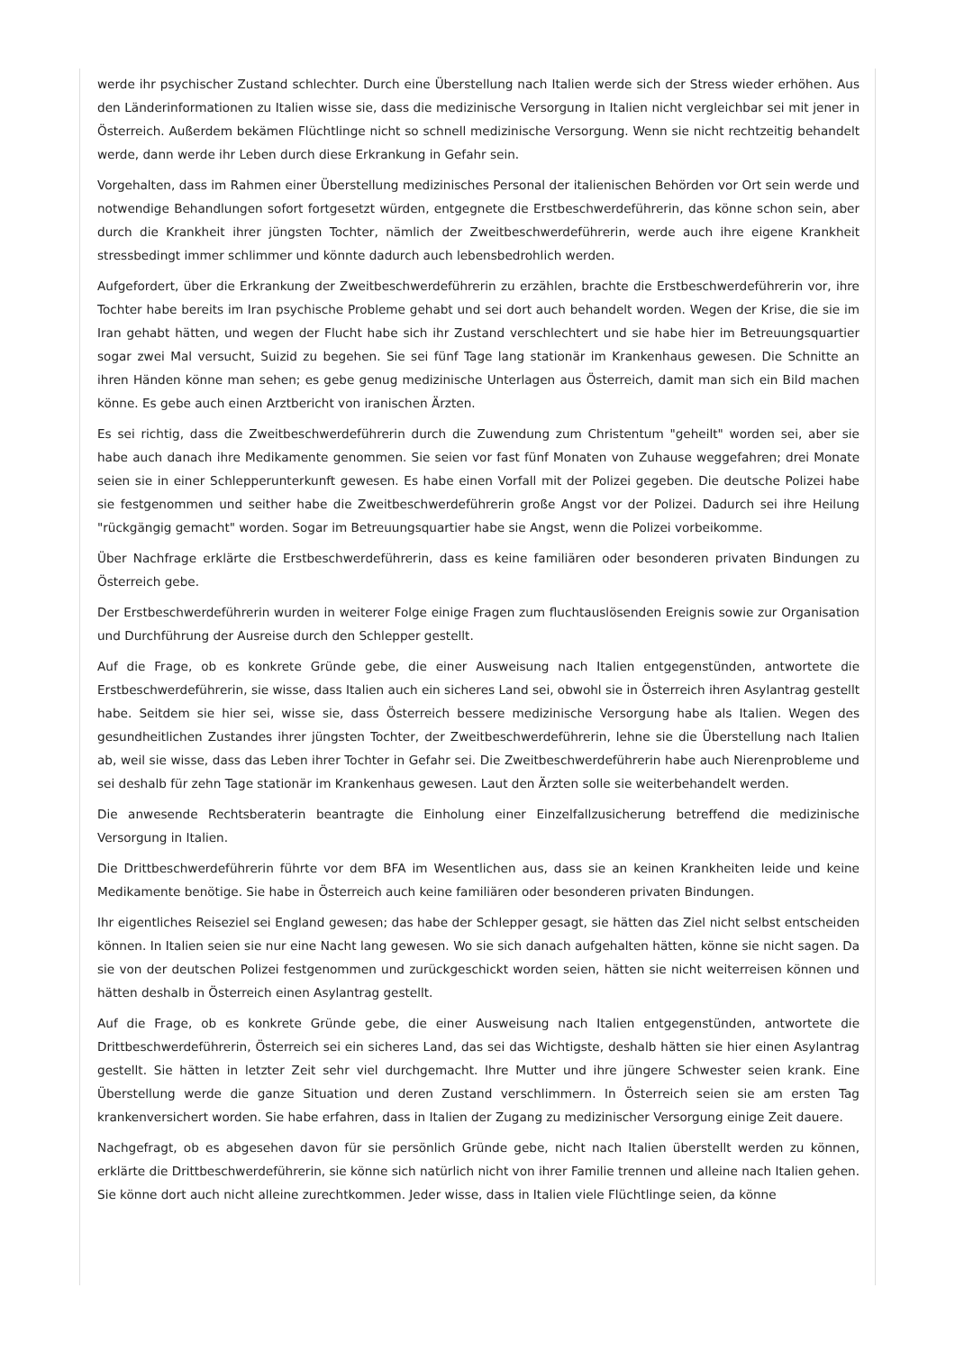werde ihr psychischer Zustand schlechter. Durch eine Überstellung nach Italien werde sich der Stress wieder erhöhen. Aus den Länderinformationen zu Italien wisse sie, dass die medizinische Versorgung in Italien nicht vergleichbar sei mit jener in Österreich. Außerdem bekämen Flüchtlinge nicht so schnell medizinische Versorgung. Wenn sie nicht rechtzeitig behandelt werde, dann werde ihr Leben durch diese Erkrankung in Gefahr sein.
Vorgehalten, dass im Rahmen einer Überstellung medizinisches Personal der italienischen Behörden vor Ort sein werde und notwendige Behandlungen sofort fortgesetzt würden, entgegnete die Erstbeschwerdeführerin, das könne schon sein, aber durch die Krankheit ihrer jüngsten Tochter, nämlich der Zweitbeschwerdeführerin, werde auch ihre eigene Krankheit stressbedingt immer schlimmer und könnte dadurch auch lebensbedrohlich werden.
Aufgefordert, über die Erkrankung der Zweitbeschwerdeführerin zu erzählen, brachte die Erstbeschwerdeführerin vor, ihre Tochter habe bereits im Iran psychische Probleme gehabt und sei dort auch behandelt worden. Wegen der Krise, die sie im Iran gehabt hätten, und wegen der Flucht habe sich ihr Zustand verschlechtert und sie habe hier im Betreuungsquartier sogar zwei Mal versucht, Suizid zu begehen. Sie sei fünf Tage lang stationär im Krankenhaus gewesen. Die Schnitte an ihren Händen könne man sehen; es gebe genug medizinische Unterlagen aus Österreich, damit man sich ein Bild machen könne. Es gebe auch einen Arztbericht von iranischen Ärzten.
Es sei richtig, dass die Zweitbeschwerdeführerin durch die Zuwendung zum Christentum "geheilt" worden sei, aber sie habe auch danach ihre Medikamente genommen. Sie seien vor fast fünf Monaten von Zuhause weggefahren; drei Monate seien sie in einer Schlepperunterkunft gewesen. Es habe einen Vorfall mit der Polizei gegeben. Die deutsche Polizei habe sie festgenommen und seither habe die Zweitbeschwerdeführerin große Angst vor der Polizei. Dadurch sei ihre Heilung "rückgängig gemacht" worden. Sogar im Betreuungsquartier habe sie Angst, wenn die Polizei vorbeikomme.
Über Nachfrage erklärte die Erstbeschwerdeführerin, dass es keine familiären oder besonderen privaten Bindungen zu Österreich gebe.
Der Erstbeschwerdeführerin wurden in weiterer Folge einige Fragen zum fluchtauslösenden Ereignis sowie zur Organisation und Durchführung der Ausreise durch den Schlepper gestellt.
Auf die Frage, ob es konkrete Gründe gebe, die einer Ausweisung nach Italien entgegenstünden, antwortete die Erstbeschwerdeführerin, sie wisse, dass Italien auch ein sicheres Land sei, obwohl sie in Österreich ihren Asylantrag gestellt habe. Seitdem sie hier sei, wisse sie, dass Österreich bessere medizinische Versorgung habe als Italien. Wegen des gesundheitlichen Zustandes ihrer jüngsten Tochter, der Zweitbeschwerdeführerin, lehne sie die Überstellung nach Italien ab, weil sie wisse, dass das Leben ihrer Tochter in Gefahr sei. Die Zweitbeschwerdeführerin habe auch Nierenprobleme und sei deshalb für zehn Tage stationär im Krankenhaus gewesen. Laut den Ärzten solle sie weiterbehandelt werden.
Die anwesende Rechtsberaterin beantragte die Einholung einer Einzelfallzusicherung betreffend die medizinische Versorgung in Italien.
Die Drittbeschwerdeführerin führte vor dem BFA im Wesentlichen aus, dass sie an keinen Krankheiten leide und keine Medikamente benötige. Sie habe in Österreich auch keine familiären oder besonderen privaten Bindungen.
Ihr eigentliches Reiseziel sei England gewesen; das habe der Schlepper gesagt, sie hätten das Ziel nicht selbst entscheiden können. In Italien seien sie nur eine Nacht lang gewesen. Wo sie sich danach aufgehalten hätten, könne sie nicht sagen. Da sie von der deutschen Polizei festgenommen und zurückgeschickt worden seien, hätten sie nicht weiterreisen können und hätten deshalb in Österreich einen Asylantrag gestellt.
Auf die Frage, ob es konkrete Gründe gebe, die einer Ausweisung nach Italien entgegenstünden, antwortete die Drittbeschwerdeführerin, Österreich sei ein sicheres Land, das sei das Wichtigste, deshalb hätten sie hier einen Asylantrag gestellt. Sie hätten in letzter Zeit sehr viel durchgemacht. Ihre Mutter und ihre jüngere Schwester seien krank. Eine Überstellung werde die ganze Situation und deren Zustand verschlimmern. In Österreich seien sie am ersten Tag krankenversichert worden. Sie habe erfahren, dass in Italien der Zugang zu medizinischer Versorgung einige Zeit dauere.
Nachgefragt, ob es abgesehen davon für sie persönlich Gründe gebe, nicht nach Italien überstellt werden zu können, erklärte die Drittbeschwerdeführerin, sie könne sich natürlich nicht von ihrer Familie trennen und alleine nach Italien gehen. Sie könne dort auch nicht alleine zurechtkommen. Jeder wisse, dass in Italien viele Flüchtlinge seien, da könne